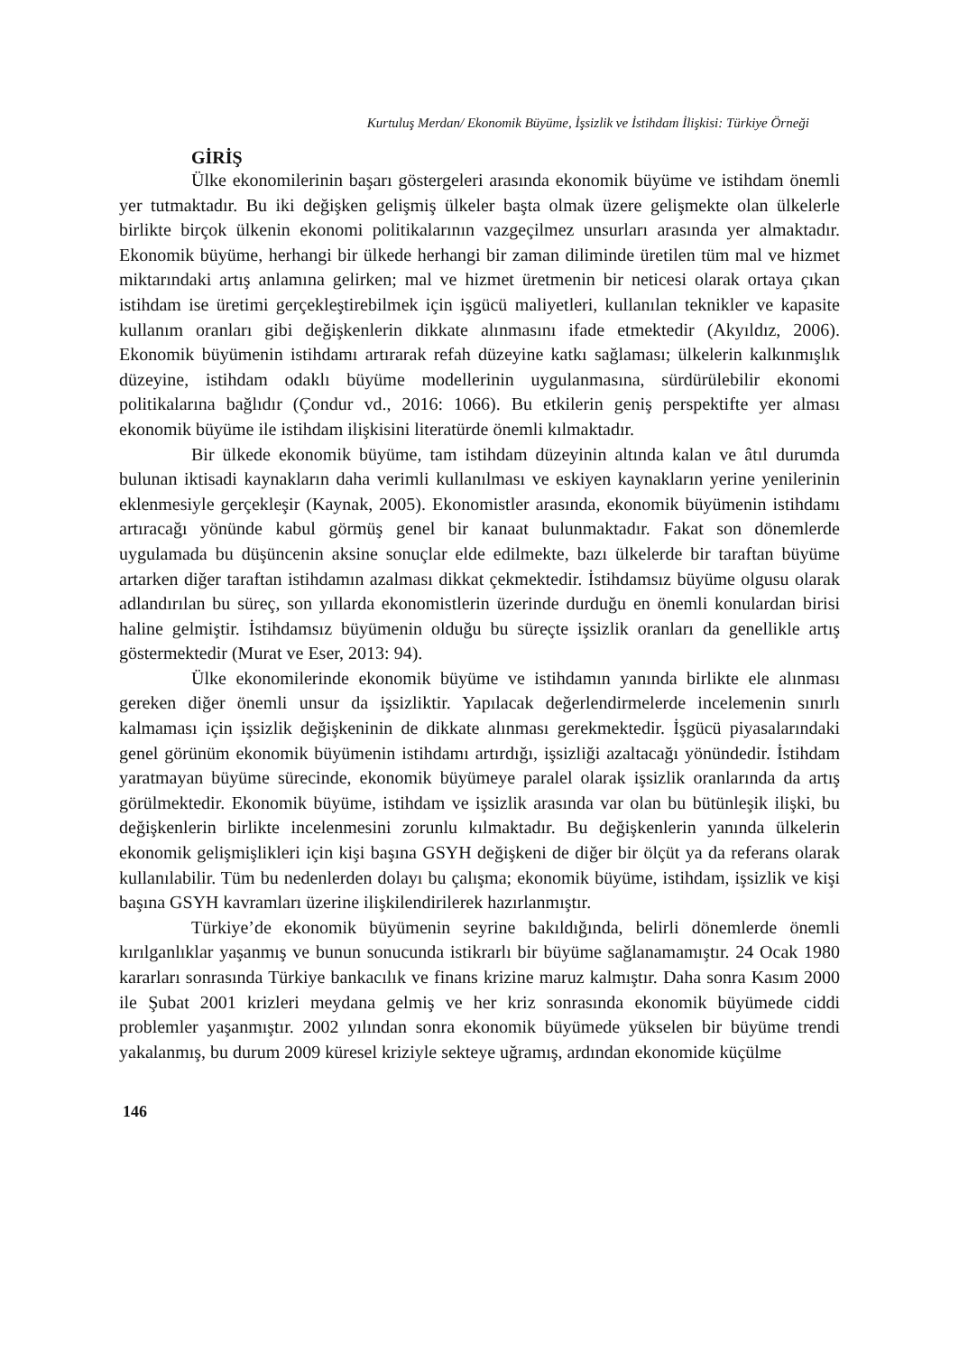Kurtuluş Merdan/ Ekonomik Büyüme, İşsizlik ve İstihdam İlişkisi: Türkiye Örneği
GİRİŞ
Ülke ekonomilerinin başarı göstergeleri arasında ekonomik büyüme ve istihdam önemli yer tutmaktadır. Bu iki değişken gelişmiş ülkeler başta olmak üzere gelişmekte olan ülkelerle birlikte birçok ülkenin ekonomi politikalarının vazgeçilmez unsurları arasında yer almaktadır. Ekonomik büyüme, herhangi bir ülkede herhangi bir zaman diliminde üretilen tüm mal ve hizmet miktarındaki artış anlamına gelirken; mal ve hizmet üretmenin bir neticesi olarak ortaya çıkan istihdam ise üretimi gerçekleştirebilmek için işgücü maliyetleri, kullanılan teknikler ve kapasite kullanım oranları gibi değişkenlerin dikkate alınmasını ifade etmektedir (Akyıldız, 2006). Ekonomik büyümenin istihdamı artırarak refah düzeyine katkı sağlaması; ülkelerin kalkınmışlık düzeyine, istihdam odaklı büyüme modellerinin uygulanmasına, sürdürülebilir ekonomi politikalarına bağlıdır (Çondur vd., 2016: 1066). Bu etkilerin geniş perspektifte yer alması ekonomik büyüme ile istihdam ilişkisini literatürde önemli kılmaktadır.
Bir ülkede ekonomik büyüme, tam istihdam düzeyinin altında kalan ve âtıl durumda bulunan iktisadi kaynakların daha verimli kullanılması ve eskiyen kaynakların yerine yenilerinin eklenmesiyle gerçekleşir (Kaynak, 2005). Ekonomistler arasında, ekonomik büyümenin istihdamı artıracağı yönünde kabul görmüş genel bir kanaat bulunmaktadır. Fakat son dönemlerde uygulamada bu düşüncenin aksine sonuçlar elde edilmekte, bazı ülkelerde bir taraftan büyüme artarken diğer taraftan istihdamın azalması dikkat çekmektedir. İstihdamsız büyüme olgusu olarak adlandırılan bu süreç, son yıllarda ekonomistlerin üzerinde durduğu en önemli konulardan birisi haline gelmiştir. İstihdamsız büyümenin olduğu bu süreçte işsizlik oranları da genellikle artış göstermektedir (Murat ve Eser, 2013: 94).
Ülke ekonomilerinde ekonomik büyüme ve istihdamın yanında birlikte ele alınması gereken diğer önemli unsur da işsizliktir. Yapılacak değerlendirmelerde incelemenin sınırlı kalmaması için işsizlik değişkeninin de dikkate alınması gerekmektedir. İşgücü piyasalarındaki genel görünüm ekonomik büyümenin istihdamı artırdığı, işsizliği azaltacağı yönündedir. İstihdam yaratmayan büyüme sürecinde, ekonomik büyümeye paralel olarak işsizlik oranlarında da artış görülmektedir. Ekonomik büyüme, istihdam ve işsizlik arasında var olan bu bütünleşik ilişki, bu değişkenlerin birlikte incelenmesini zorunlu kılmaktadır. Bu değişkenlerin yanında ülkelerin ekonomik gelişmişlikleri için kişi başına GSYH değişkeni de diğer bir ölçüt ya da referans olarak kullanılabilir. Tüm bu nedenlerden dolayı bu çalışma; ekonomik büyüme, istihdam, işsizlik ve kişi başına GSYH kavramları üzerine ilişkilendirilerek hazırlanmıştır.
Türkiye’de ekonomik büyümenin seyrine bakıldığında, belirli dönemlerde önemli kırılganlıklar yaşanmış ve bunun sonucunda istikrarlı bir büyüme sağlanamamıştır. 24 Ocak 1980 kararları sonrasında Türkiye bankacılık ve finans krizine maruz kalmıştır. Daha sonra Kasım 2000 ile Şubat 2001 krizleri meydana gelmiş ve her kriz sonrasında ekonomik büyümede ciddi problemler yaşanmıştır. 2002 yılından sonra ekonomik büyümede yükselen bir büyüme trendi yakalanmış, bu durum 2009 küresel kriziyle sekteye uğramış, ardından ekonomide küçülme
146